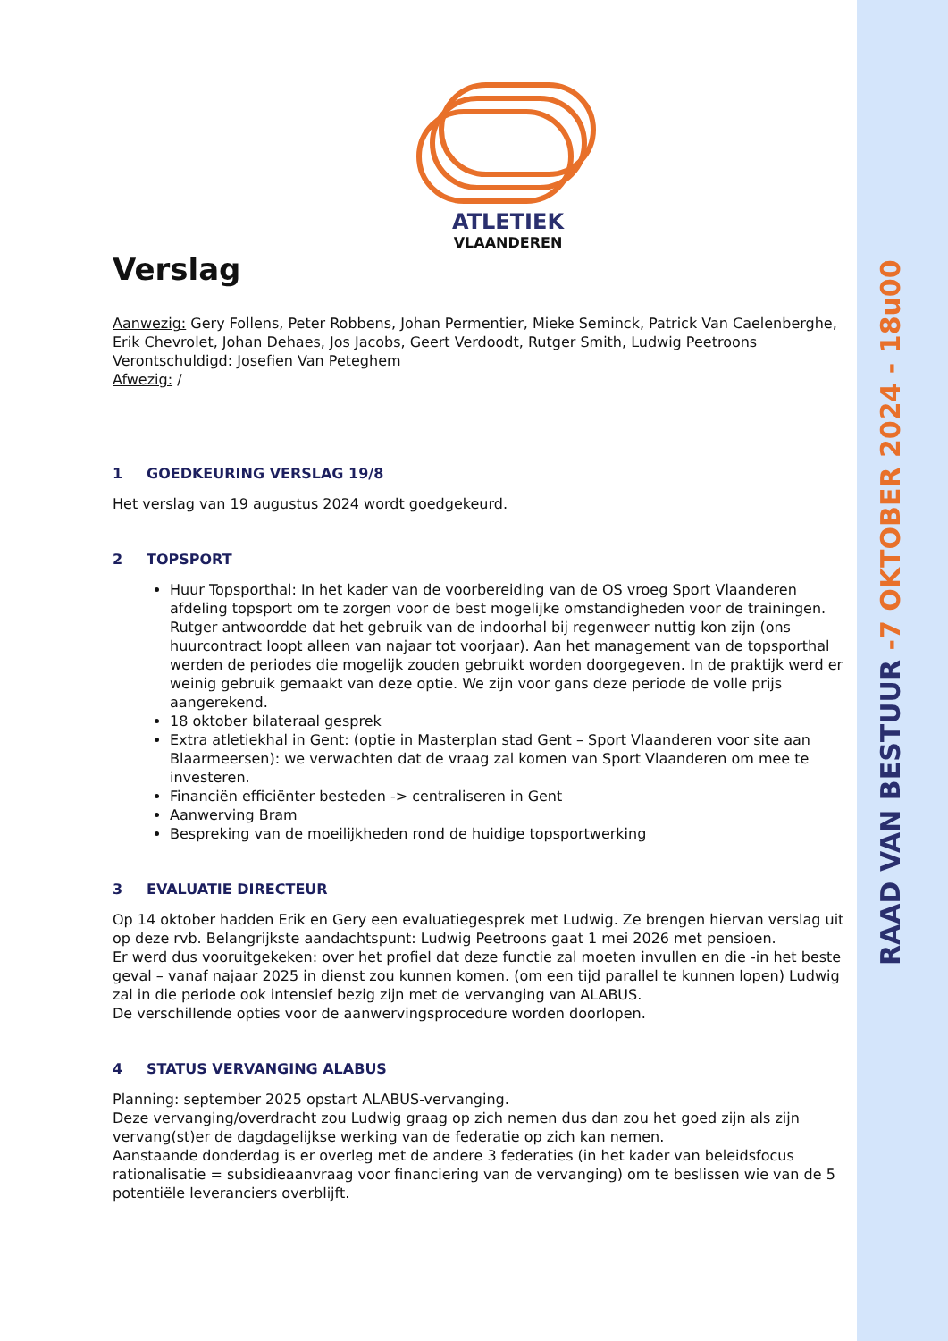RAAD VAN BESTUUR -7 OKTOBER 2024 - 18u00
ATLETIEK
VLAANDEREN
Verslag
Aanwezig: Gery Follens, Peter Robbens, Johan Permentier, Mieke Seminck, Patrick Van Caelenberghe, Erik Chevrolet, Johan Dehaes, Jos Jacobs, Geert Verdoodt, Rutger Smith, Ludwig Peetroons
Verontschuldigd: Josefien Van Peteghem
Afwezig: /
1 GOEDKEURING VERSLAG 19/8
Het verslag van 19 augustus 2024 wordt goedgekeurd.
2 TOPSPORT
Huur Topsporthal: In het kader van de voorbereiding van de OS vroeg Sport Vlaanderen afdeling topsport om te zorgen voor de best mogelijke omstandigheden voor de trainingen. Rutger antwoordde dat het gebruik van de indoorhal bij regenweer nuttig kon zijn (ons huurcontract loopt alleen van najaar tot voorjaar). Aan het management van de topsporthal werden de periodes die mogelijk zouden gebruikt worden doorgegeven. In de praktijk werd er weinig gebruik gemaakt van deze optie. We zijn voor gans deze periode de volle prijs aangerekend.
18 oktober bilateraal gesprek
Extra atletiekhal in Gent: (optie in Masterplan stad Gent – Sport Vlaanderen voor site aan Blaarmeersen): we verwachten dat de vraag zal komen van Sport Vlaanderen om mee te investeren.
Financiën efficiënter besteden -> centraliseren in Gent
Aanwerving Bram
Bespreking van de moeilijkheden rond de huidige topsportwerking
3 EVALUATIE DIRECTEUR
Op 14 oktober hadden Erik en Gery een evaluatiegesprek met Ludwig. Ze brengen hiervan verslag uit op deze rvb. Belangrijkste aandachtspunt: Ludwig Peetroons gaat 1 mei 2026 met pensioen.
Er werd dus vooruitgekeken: over het profiel dat deze functie zal moeten invullen en die -in het beste geval – vanaf najaar 2025 in dienst zou kunnen komen. (om een tijd parallel te kunnen lopen) Ludwig zal in die periode ook intensief bezig zijn met de vervanging van ALABUS.
De verschillende opties voor de aanwervingsprocedure worden doorlopen.
4 STATUS VERVANGING ALABUS
Planning: september 2025 opstart ALABUS-vervanging.
Deze vervanging/overdracht zou Ludwig graag op zich nemen dus dan zou het goed zijn als zijn vervang(st)er de dagdagelijkse werking van de federatie op zich kan nemen.
Aanstaande donderdag is er overleg met de andere 3 federaties (in het kader van beleidsfocus rationalisatie = subsidieaanvraag voor financiering van de vervanging) om te beslissen wie van de 5 potentiële leveranciers overblijft.